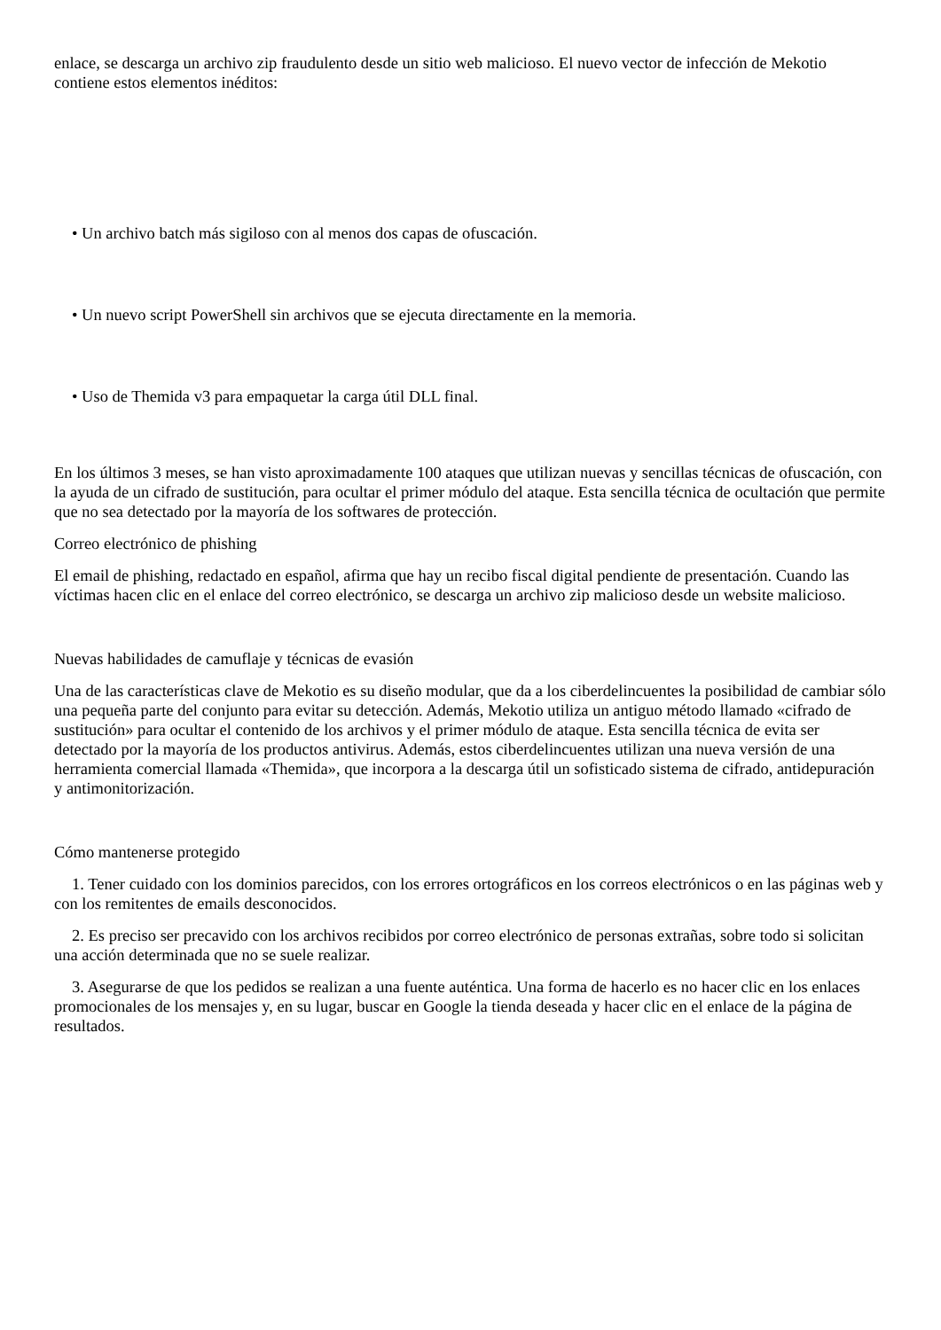enlace, se descarga un archivo zip fraudulento desde un sitio web malicioso. El nuevo vector de infección de Mekotio contiene estos elementos inéditos:
• Un archivo batch más sigiloso con al menos dos capas de ofuscación.
• Un nuevo script PowerShell sin archivos que se ejecuta directamente en la memoria.
• Uso de Themida v3 para empaquetar la carga útil DLL final.
En los últimos 3 meses, se han visto aproximadamente 100 ataques que utilizan nuevas y sencillas técnicas de ofuscación, con la ayuda de un cifrado de sustitución, para ocultar el primer módulo del ataque. Esta sencilla técnica de ocultación que permite que no sea detectado por la mayoría de los softwares de protección.
Correo electrónico de phishing
El email de phishing, redactado en español, afirma que hay un recibo fiscal digital pendiente de presentación. Cuando las víctimas hacen clic en el enlace del correo electrónico, se descarga un archivo zip malicioso desde un website malicioso.
Nuevas habilidades de camuflaje y técnicas de evasión
Una de las características clave de Mekotio es su diseño modular, que da a los ciberdelincuentes la posibilidad de cambiar sólo una pequeña parte del conjunto para evitar su detección. Además, Mekotio utiliza un antiguo método llamado «cifrado de sustitución» para ocultar el contenido de los archivos y el primer módulo de ataque. Esta sencilla técnica de evita ser detectado por la mayoría de los productos antivirus. Además, estos ciberdelincuentes utilizan una nueva versión de una herramienta comercial llamada «Themida», que incorpora a la descarga útil un sofisticado sistema de cifrado, antidepuración y antimonitorización.
Cómo mantenerse protegido
1. Tener cuidado con los dominios parecidos, con los errores ortográficos en los correos electrónicos o en las páginas web y con los remitentes de emails desconocidos.
2. Es preciso ser precavido con los archivos recibidos por correo electrónico de personas extrañas, sobre todo si solicitan una acción determinada que no se suele realizar.
3. Asegurarse de que los pedidos se realizan a una fuente auténtica. Una forma de hacerlo es no hacer clic en los enlaces promocionales de los mensajes y, en su lugar, buscar en Google la tienda deseada y hacer clic en el enlace de la página de resultados.